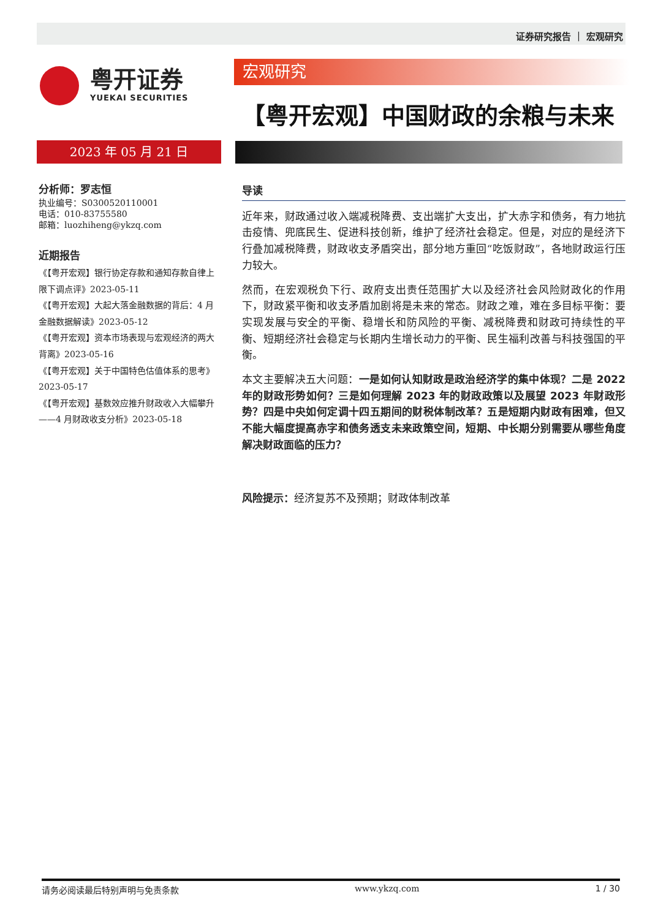证券研究报告 ｜ 宏观研究
粤开证券
YUEKAI SECURITIES
宏观研究
【粤开宏观】中国财政的余粮与未来
2023 年 05 月 21 日
分析师：罗志恒
执业编号：S0300520110001
电话：010-83755580
邮箱：luozhiheng@ykzq.com
近期报告
《【粤开宏观】银行协定存款和通知存款自律上限下调点评》2023-05-11
《【粤开宏观】大起大落金融数据的背后：4 月金融数据解读》2023-05-12
《【粤开宏观】资本市场表现与宏观经济的两大背离》2023-05-16
《【粤开宏观】关于中国特色估值体系的思考》2023-05-17
《【粤开宏观】基数效应推升财政收入大幅攀升——4 月财政收支分析》2023-05-18
导读
近年来，财政通过收入端减税降费、支出端扩大支出，扩大赤字和债务，有力地抗击疫情、兜底民生、促进科技创新，维护了经济社会稳定。但是，对应的是经济下行叠加减税降费，财政收支矛盾突出，部分地方重回“吃饭财政”，各地财政运行压力较大。
然而，在宏观税负下行、政府支出责任范围扩大以及经济社会风险财政化的作用下，财政紧平衡和收支矛盾加剧将是未来的常态。财政之难，难在多目标平衡：要实现发展与安全的平衡、稳增长和防风险的平衡、减税降费和财政可持续性的平衡、短期经济社会稳定与长期内生增长动力的平衡、民生福利改善与科技强国的平衡。
本文主要解决五大问题：一是如何认知财政是政治经济学的集中体现？二是 2022 年的财政形势如何？三是如何理解 2023 年的财政政策以及展望 2023 年财政形势？四是中央如何定调十四五期间的财税体制改革？五是短期内财政有困难，但又不能大幅度提高赤字和债务透支未来政策空间，短期、中长期分别需要从哪些角度解决财政面临的压力？
风险提示：经济复苏不及预期；财政体制改革
请务必阅读最后特别声明与免责条款 www.ykzq.com 1 / 30